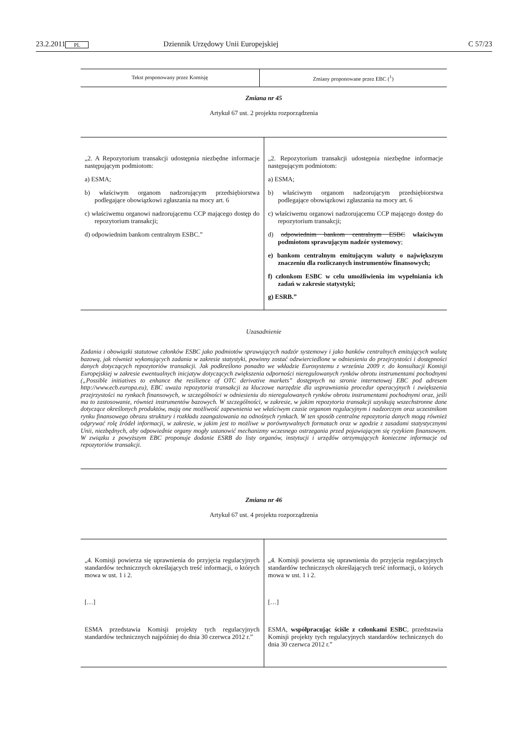23.2.2011 PL Dziennik Urzędowy Unii Europejskiej C 57/23
| Tekst proponowany przez Komisję | Zmiany proponowane przez EBC (<sup>1</sup>) |
| --- | --- |
Zmiana nr 45
Artykuł 67 ust. 2 projektu rozporządzenia
| „2. A Repozytorium transakcji udostępnia niezbędne informacje następującym podmiotom: a) ESMA; b) właściwym organom nadzorującym przedsiębiorstwa podlegające obowiązkowi zgłaszania na mocy art. 6 c) właściwemu organowi nadzorującemu CCP mającego dostęp do repozytorium transakcji; d) odpowiednim bankom centralnym ESBC.” | „2. Repozytorium transakcji udostępnia niezbędne informacje następującym podmiotom: a) ESMA; b) właściwym organom nadzorującym przedsiębiorstwa podlegające obowiązkowi zgłaszania na mocy art. 6 c) właściwemu organowi nadzorującemu CCP mającego dostęp do repozytorium transakcji; d) odpowiednim bankom centralnym ESBC właściwym podmiotom sprawującym nadzór systemowy ; e) bankom centralnym emitującym waluty o największym znaczeniu dla rozliczanych instrumentów finansowych; f) członkom ESBC w celu umożliwienia im wypełniania ich zadań w zakresie statystyki; g) ESRB.” |
Uzasadnienie
Zadania i obowiązki statutowe członków ESBC jako podmiotów sprawujących nadzór systemowy i jako banków centralnych emitujących walutę bazową, jak również wykonujących zadania w zakresie statystyki, powinny zostać odzwierciedlone w odniesieniu do przejrzystości i dostępności danych dotyczących repozytoriów transakcji. Jak podkreślono ponadto we wkładzie Eurosystemu z września 2009 r. do konsultacji Komisji Europejskiej w zakresie ewentualnych inicjatyw dotyczących zwiększenia odporności nieregulowanych rynków obrotu instrumentami pochodnymi („Possible initiatives to enhance the resilience of OTC derivative markets” dostępnych na stronie internetowej EBC pod adresem http://www.ecb.europa.eu), EBC uważa repozytoria transakcji za kluczowe narzędzie dla usprawniania procedur operacyjnych i zwiększenia przejrzystości na rynkach finansowych, w szczególności w odniesieniu do nieregulowanych rynków obrotu instrumentami pochodnymi oraz, jeśli ma to zastosowanie, również instrumentów bazowych. W szczególności, w zakresie, w jakim repozytoria transakcji uzyskują wszechstronne dane dotyczące określonych produktów, mają one możliwość zapewnienia we właściwym czasie organom regulacyjnym i nadzorczym oraz uczestnikom rynku finansowego obrazu struktury i rozkładu zaangażowania na odnośnych rynkach. W ten sposób centralne repozytoria danych mogą również odgrywać rolę źródeł informacji, w zakresie, w jakim jest to możliwe w porównywalnych formatach oraz w zgodzie z zasadami statystycznymi Unii, niezbędnych, aby odpowiednie organy mogły ustanowić mechanizmy wczesnego ostrzegania przed pojawiającym się ryzykiem finansowym. W związku z powyższym EBC proponuje dodanie ESRB do listy organów, instytucji i urzędów otrzymujących konieczne informacje od repozytoriów transakcji.
Zmiana nr 46
Artykuł 67 ust. 4 projektu rozporządzenia
| „4. Komisji powierza się uprawnienia do przyjęcia regulacyjnych standardów technicznych określających treść informacji, o których mowa w ust. 1 i 2. […] ESMA przedstawia Komisji projekty tych regulacyjnych standardów technicznych najpóźniej do dnia 30 czerwca 2012 r.” | „4. Komisji powierza się uprawnienia do przyjęcia regulacyjnych standardów technicznych określających treść informacji, o których mowa w ust. 1 i 2. […] ESMA, współpracując ściśle z członkami ESBC , przedstawia Komisji projekty tych regulacyjnych standardów technicznych do dnia 30 czerwca 2012 r.” |